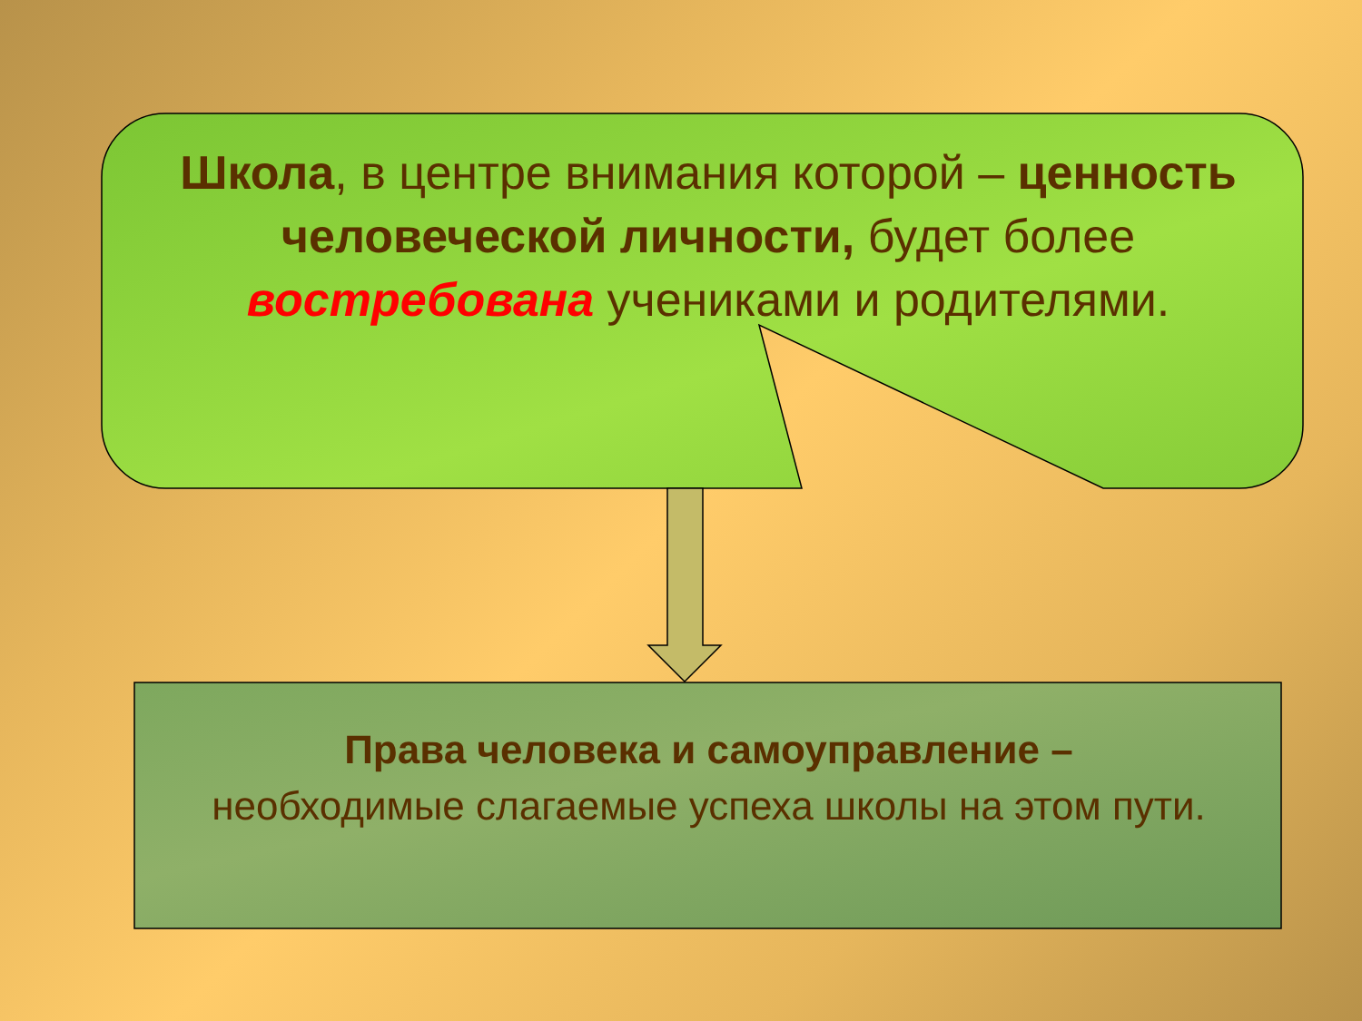Школа, в центре внимания которой – ценность человеческой личности, будет более востребована учениками и родителями.
Права человека и самоуправление –
необходимые слагаемые успеха школы на этом пути.